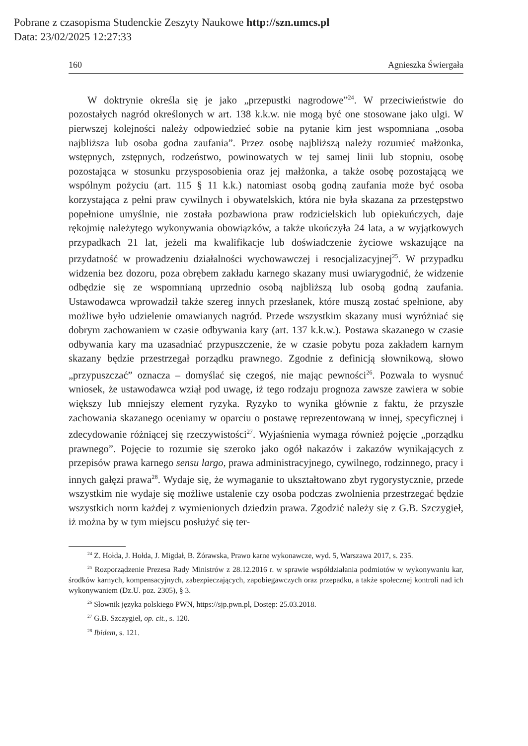Pobrane z czasopisma Studenckie Zeszyty Naukowe http://szn.umcs.pl
Data: 23/02/2025 12:27:33
160 Agnieszka Świergała
W doktrynie określa się je jako „przepustki nagrodowe”<sup>24</sup>. W przeciwieństwie do pozostałych nagród określonych w art. 138 k.k.w. nie mogą być one stosowane jako ulgi. W pierwszej kolejności należy odpowiedzieć sobie na pytanie kim jest wspomniana „osoba najbliższa lub osoba godna zaufania”. Przez osobę najbliższą należy rozumieć małżonka, wstępnych, zstępnych, rodzeństwo, powinowatych w tej samej linii lub stopniu, osobę pozostająca w stosunku przysposobienia oraz jej małżonka, a także osobę pozostającą we wspólnym pożyciu (art. 115 § 11 k.k.) natomiast osobą godną zaufania może być osoba korzystająca z pełni praw cywilnych i obywatelskich, która nie była skazana za przestępstwo popełnione umyślnie, nie została pozbawiona praw rodzicielskich lub opiekuńczych, daje rękojmię należytego wykonywania obowiązków, a także ukończyła 24 lata, a w wyjątkowych przypadkach 21 lat, jeżeli ma kwalifikacje lub doświadczenie życiowe wskazujące na przydatność w prowadzeniu działalności wychowawczej i resocjalizacyjnej<sup>25</sup>. W przypadku widzenia bez dozoru, poza obrębem zakładu karnego skazany musi uwiarygodnić, że widzenie odbędzie się ze wspomnianą uprzednio osobą najbliższą lub osobą godną zaufania. Ustawodawca wprowadził także szereg innych przesłanek, które muszą zostać spełnione, aby możliwe było udzielenie omawianych nagród. Przede wszystkim skazany musi wyróżniać się dobrym zachowaniem w czasie odbywania kary (art. 137 k.k.w.). Postawa skazanego w czasie odbywania kary ma uzasadniać przypuszczenie, że w czasie pobytu poza zakładem karnym skazany będzie przestrzegał porządku prawnego. Zgodnie z definicją słownikową, słowo „przypuszczać” oznacza – domyślać się czegoś, nie mając pewności<sup>26</sup>. Pozwala to wysnuć wniosek, że ustawodawca wziął pod uwagę, iż tego rodzaju prognoza zawsze zawiera w sobie większy lub mniejszy element ryzyka. Ryzyko to wynika głównie z faktu, że przyszłe zachowania skazanego oceniamy w oparciu o postawę reprezentowaną w innej, specyficznej i zdecydowanie różniącej się rzeczywistości<sup>27</sup>. Wyjaśnienia wymaga również pojęcie „porządku prawnego”. Pojęcie to rozumie się szeroko jako ogół nakazów i zakazów wynikających z przepisów prawa karnego sensu largo, prawa administracyjnego, cywilnego, rodzinnego, pracy i innych gałęzi prawa<sup>28</sup>. Wydaje się, że wymaganie to ukształtowano zbyt rygorystycznie, przede wszystkim nie wydaje się możliwe ustalenie czy osoba podczas zwolnienia przestrzegać będzie wszystkich norm każdej z wymienionych dziedzin prawa. Zgodzić należy się z G.B. Szczygieł, iż można by w tym miejscu posłużyć się ter-
<sup>24</sup> Z. Hołda, J. Hołda, J. Migdał, B. Żórawska, Prawo karne wykonawcze, wyd. 5, Warszawa 2017, s. 235.
<sup>25</sup> Rozporządzenie Prezesa Rady Ministrów z 28.12.2016 r. w sprawie współdziałania podmiotów w wykonywaniu kar, środków karnych, kompensacyjnych, zabezpieczających, zapobiegawczych oraz przepadku, a także społecznej kontroli nad ich wykonywaniem (Dz.U. poz. 2305), § 3.
<sup>26</sup> Słownik języka polskiego PWN, https://sjp.pwn.pl, Dostęp: 25.03.2018.
<sup>27</sup> G.B. Szczygieł, op. cit., s. 120.
<sup>28</sup> Ibidem, s. 121.